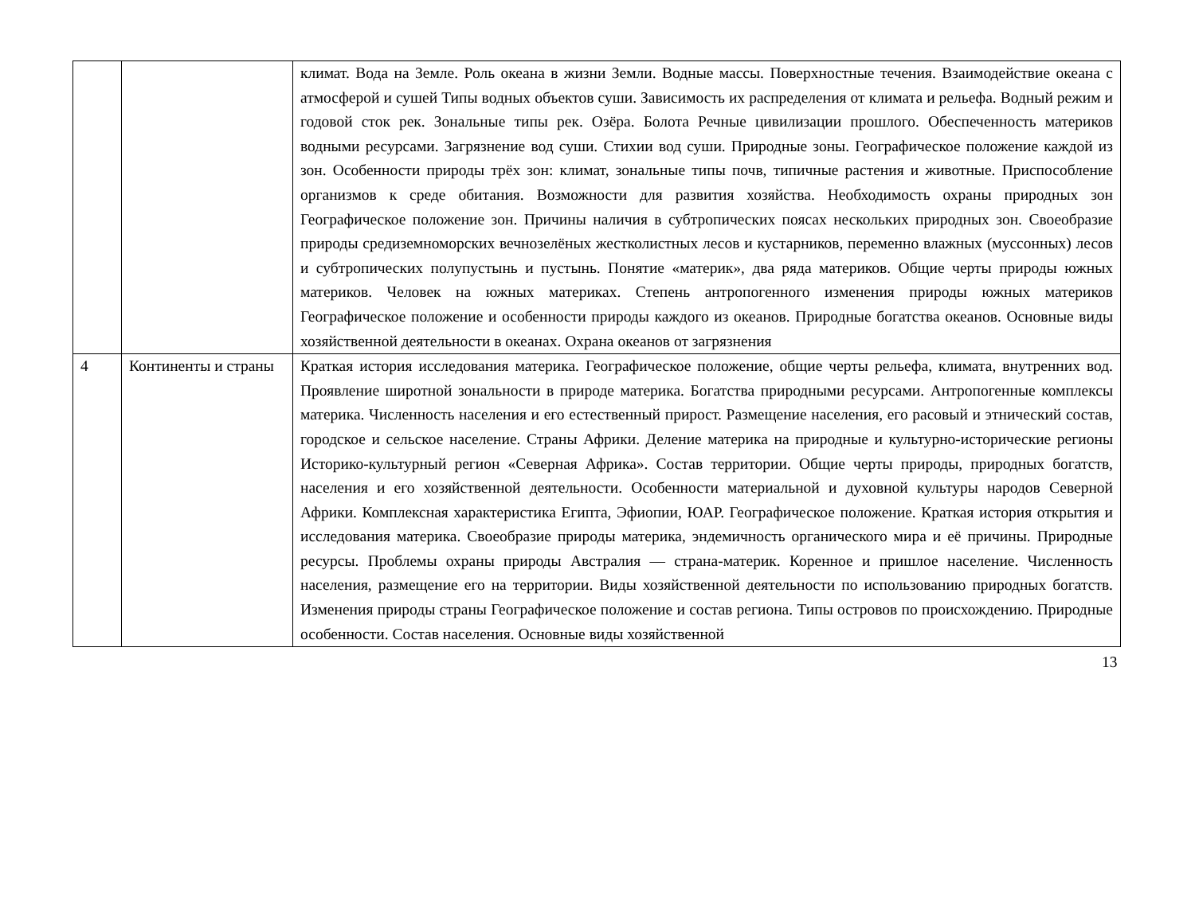| | | климат. Вода на Земле. Роль океана в жизни Земли. Водные массы. Поверхностные течения. Взаимодействие океана с атмосферой и сушей Типы водных объектов суши. Зависимость их распределения от климата и рельефа. Водный режим и годовой сток рек. Зональные типы рек. Озёра. Болота Речные цивилизации прошлого. Обеспеченность материков водными ресурсами. Загрязнение вод суши. Стихии вод суши. Природные зоны. Географическое положение каждой из зон. Особенности природы трёх зон: климат, зональные типы почв, типичные растения и животные. Приспособление организмов к среде обитания. Возможности для развития хозяйства. Необходимость охраны природных зон Географическое положение зон. Причины наличия в субтропических поясах нескольких природных зон. Своеобразие природы средиземноморских вечнозелёных жестколистных лесов и кустарников, переменно влажных (муссонных) лесов и субтропических полупустынь и пустынь. Понятие «материк», два ряда материков. Общие черты природы южных материков. Человек на южных материках. Степень антропогенного изменения природы южных материков Географическое положение и особенности природы каждого из океанов. Природные богатства океанов. Основные виды хозяйственной деятельности в океанах. Охрана океанов от загрязнения |
| 4 | Континенты и страны | Краткая история исследования материка. Географическое положение, общие черты рельефа, климата, внутренних вод. Проявление широтной зональности в природе материка. Богатства природными ресурсами. Антропогенные комплексы материка. Численность населения и его естественный прирост. Размещение населения, его расовый и этнический состав, городское и сельское население. Страны Африки. Деление материка на природные и культурно-исторические регионы Историко-культурный регион «Северная Африка». Состав территории. Общие черты природы, природных богатств, населения и его хозяйственной деятельности. Особенности материальной и духовной культуры народов Северной Африки. Комплексная характеристика Египта, Эфиопии, ЮАР. Географическое положение. Краткая история открытия и исследования материка. Своеобразие природы материка, эндемичность органического мира и её причины. Природные ресурсы. Проблемы охраны природы Австралия — страна-материк. Коренное и пришлое население. Численность населения, размещение его на территории. Виды хозяйственной деятельности по использованию природных богатств. Изменения природы страны Географическое положение и состав региона. Типы островов по происхождению. Природные особенности. Состав населения. Основные виды хозяйственной |
13